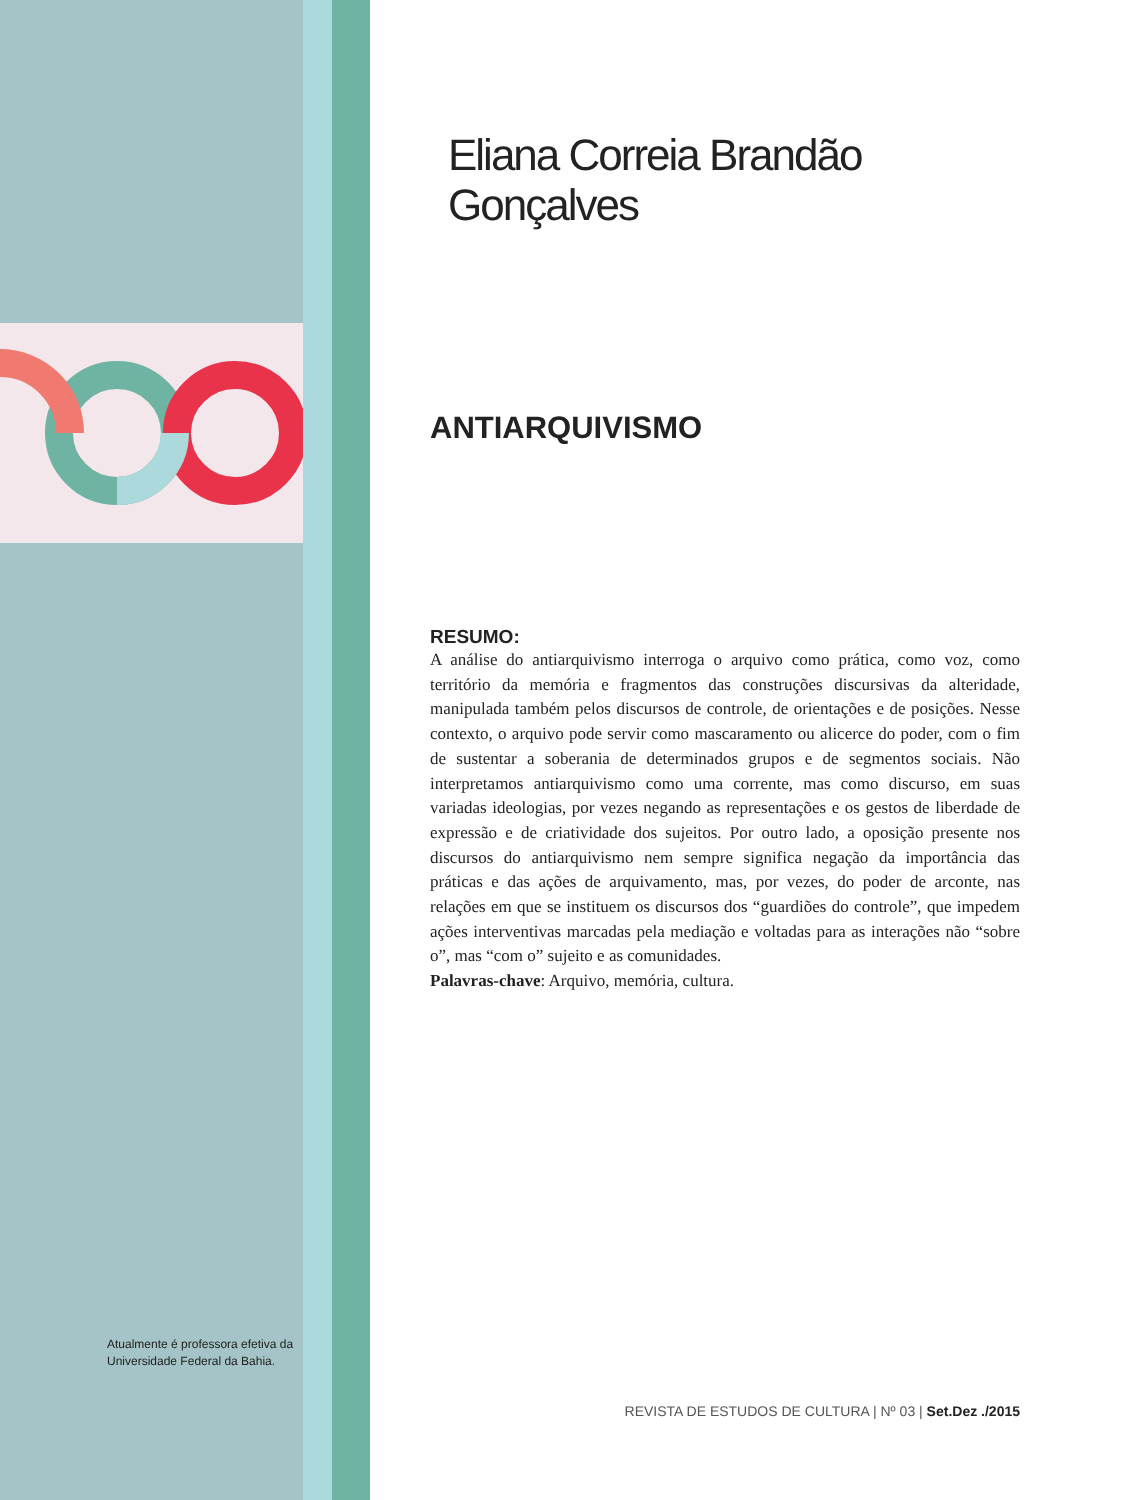Atualmente é professora efetiva da Universidade Federal da Bahia.
Eliana Correia Brandão Gonçalves
ANTIARQUIVISMO
RESUMO:
A análise do antiarquivismo interroga o arquivo como prática, como voz, como território da memória e fragmentos das construções discursivas da alteridade, manipulada também pelos discursos de controle, de orientações e de posições. Nesse contexto, o arquivo pode servir como mascaramento ou alicerce do poder, com o fim de sustentar a soberania de determinados grupos e de segmentos sociais. Não interpretamos antiarquivismo como uma corrente, mas como discurso, em suas variadas ideologias, por vezes negando as representações e os gestos de liberdade de expressão e de criatividade dos sujeitos. Por outro lado, a oposição presente nos discursos do antiarquivismo nem sempre significa negação da importância das práticas e das ações de arquivamento, mas, por vezes, do poder de arconte, nas relações em que se instituem os discursos dos “guardiões do controle”, que impedem ações interventivas marcadas pela mediação e voltadas para as interações não “sobre o”, mas “com o” sujeito e as comunidades.
Palavras-chave: Arquivo, memória, cultura.
REVISTA DE ESTUDOS DE CULTURA | Nº 03 | Set.Dez ./2015